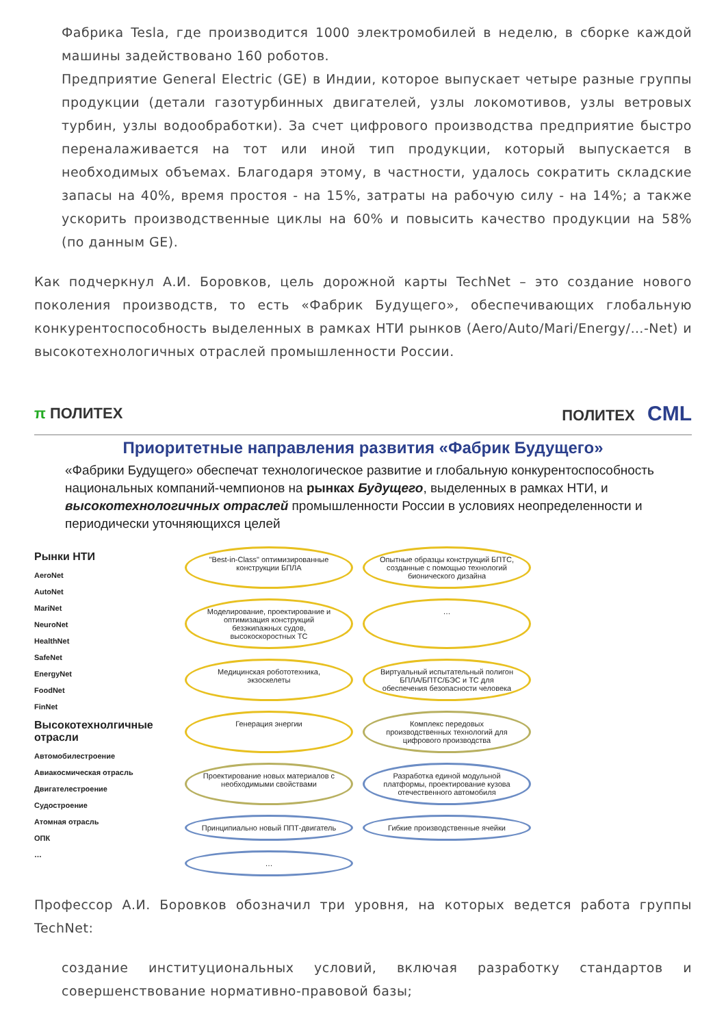Фабрика Tesla, где производится 1000 электромобилей в неделю, в сборке каждой машины задействовано 160 роботов.
Предприятие General Electric (GE) в Индии, которое выпускает четыре разные группы продукции (детали газотурбинных двигателей, узлы локомотивов, узлы ветровых турбин, узлы водообработки). За счет цифрового производства предприятие быстро переналаживается на тот или иной тип продукции, который выпускается в необходимых объемах. Благодаря этому, в частности, удалось сократить складские запасы на 40%, время простоя - на 15%, затраты на рабочую силу - на 14%; а также ускорить производственные циклы на 60% и повысить качество продукции на 58% (по данным GE).
Как подчеркнул А.И. Боровков, цель дорожной карты TechNet – это создание нового поколения производств, то есть «Фабрик Будущего», обеспечивающих глобальную конкурентоспособность выделенных в рамках НТИ рынков (Aero/Auto/Mari/Energy/…-Net) и высокотехнологичных отраслей промышленности России.
π ПОЛИТЕХ ПОЛИТЕХ CML
Приоритетные направления развития «Фабрик Будущего»
«Фабрики Будущего» обеспечат технологическое развитие и глобальную конкурентоспособность национальных компаний-чемпионов на рынках Будущего, выделенных в рамках НТИ, и высокотехнологичных отраслей промышленности России в условиях неопределенности и периодически уточняющихся целей
Рынки НТИ
AeroNet
AutoNet
MariNet
NeuroNet
HealthNet
SafeNet
EnergyNet
FoodNet
FinNet
Высокотехнолгичные отрасли
Автомобилестроение
Авиакосмическая отрасль
Двигателестроение
Судостроение
Атомная отрасль
ОПК
…
"Best-in-Class" оптимизированные конструкции БПЛА
Опытные образцы конструкций БПТС, созданные с помощью технологий бионического дизайна
Моделирование, проектирование и оптимизация конструкций безэкипажных судов, высокоскоростных ТС
…
Медицинская робототехника, экзоскелеты
Виртуальный испытательный полигон БПЛА/БПТС/БЭС и ТС для обеспечения безопасности человека
Генерация энергии
Комплекс передовых производственных технологий для цифрового производства
Проектирование новых материалов с необходимыми свойствами
Разработка единой модульной платформы, проектирование кузова отечественного автомобиля
Принципиально новый ППТ-двигатель
Гибкие производственные ячейки
…
Профессор А.И. Боровков обозначил три уровня, на которых ведется работа группы TechNet:
создание институциональных условий, включая разработку стандартов и совершенствование нормативно-правовой базы;